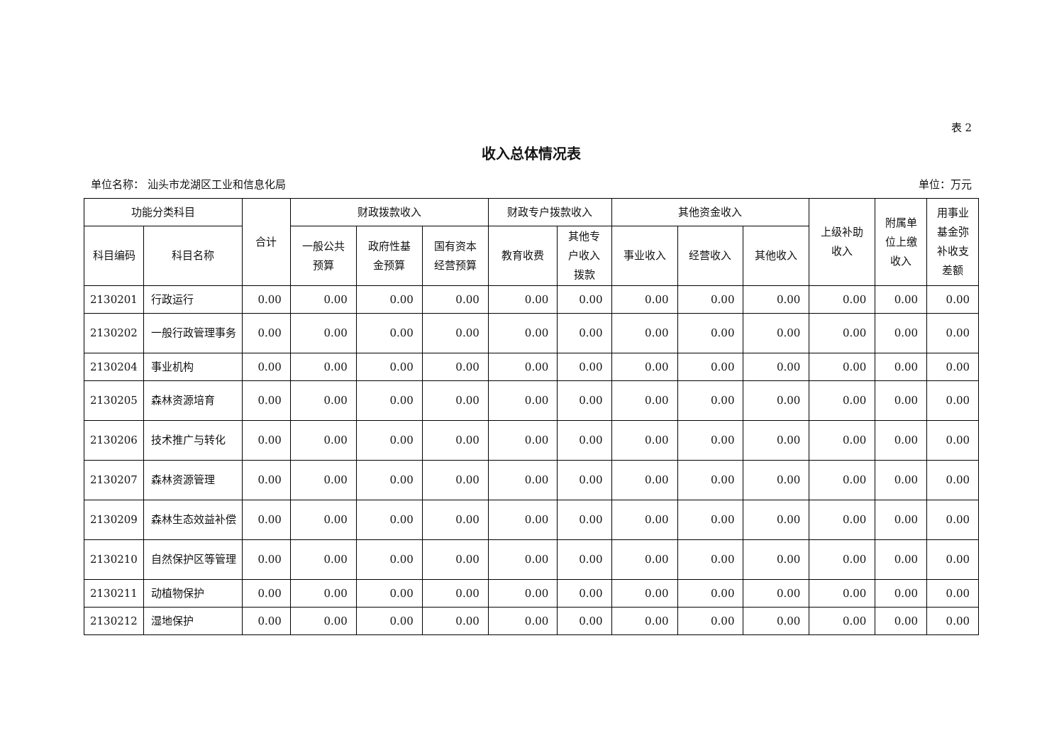表 2
收入总体情况表
单位名称： 汕头市龙湖区工业和信息化局 单位：万元
| 功能分类科目 | | 合计 | 财政拨款收入 | | | 财政专户拨款收入 | | 其他资金收入 | | | 上级补助 收入 | 附属单 位上缴 收入 | 用事业 基金弥 补收支 差额 |
| --- | --- | --- | --- | --- | --- | --- | --- | --- | --- | --- | --- | --- | --- |
| 科目编码 | 科目名称 | | 一般公共 预算 | 政府性基 金预算 | 国有资本 经营预算 | 教育收费 | 其他专 户收入 拨款 | 事业收入 | 经营收入 | 其他收入 | | | |
| 2130201 | 行政运行 | 0.00 | 0.00 | 0.00 | 0.00 | 0.00 | 0.00 | 0.00 | 0.00 | 0.00 | 0.00 | 0.00 | 0.00 |
| 2130202 | 一般行政管理事务 | 0.00 | 0.00 | 0.00 | 0.00 | 0.00 | 0.00 | 0.00 | 0.00 | 0.00 | 0.00 | 0.00 | 0.00 |
| 2130204 | 事业机构 | 0.00 | 0.00 | 0.00 | 0.00 | 0.00 | 0.00 | 0.00 | 0.00 | 0.00 | 0.00 | 0.00 | 0.00 |
| 2130205 | 森林资源培育 | 0.00 | 0.00 | 0.00 | 0.00 | 0.00 | 0.00 | 0.00 | 0.00 | 0.00 | 0.00 | 0.00 | 0.00 |
| 2130206 | 技术推广与转化 | 0.00 | 0.00 | 0.00 | 0.00 | 0.00 | 0.00 | 0.00 | 0.00 | 0.00 | 0.00 | 0.00 | 0.00 |
| 2130207 | 森林资源管理 | 0.00 | 0.00 | 0.00 | 0.00 | 0.00 | 0.00 | 0.00 | 0.00 | 0.00 | 0.00 | 0.00 | 0.00 |
| 2130209 | 森林生态效益补偿 | 0.00 | 0.00 | 0.00 | 0.00 | 0.00 | 0.00 | 0.00 | 0.00 | 0.00 | 0.00 | 0.00 | 0.00 |
| 2130210 | 自然保护区等管理 | 0.00 | 0.00 | 0.00 | 0.00 | 0.00 | 0.00 | 0.00 | 0.00 | 0.00 | 0.00 | 0.00 | 0.00 |
| 2130211 | 动植物保护 | 0.00 | 0.00 | 0.00 | 0.00 | 0.00 | 0.00 | 0.00 | 0.00 | 0.00 | 0.00 | 0.00 | 0.00 |
| 2130212 | 湿地保护 | 0.00 | 0.00 | 0.00 | 0.00 | 0.00 | 0.00 | 0.00 | 0.00 | 0.00 | 0.00 | 0.00 | 0.00 |